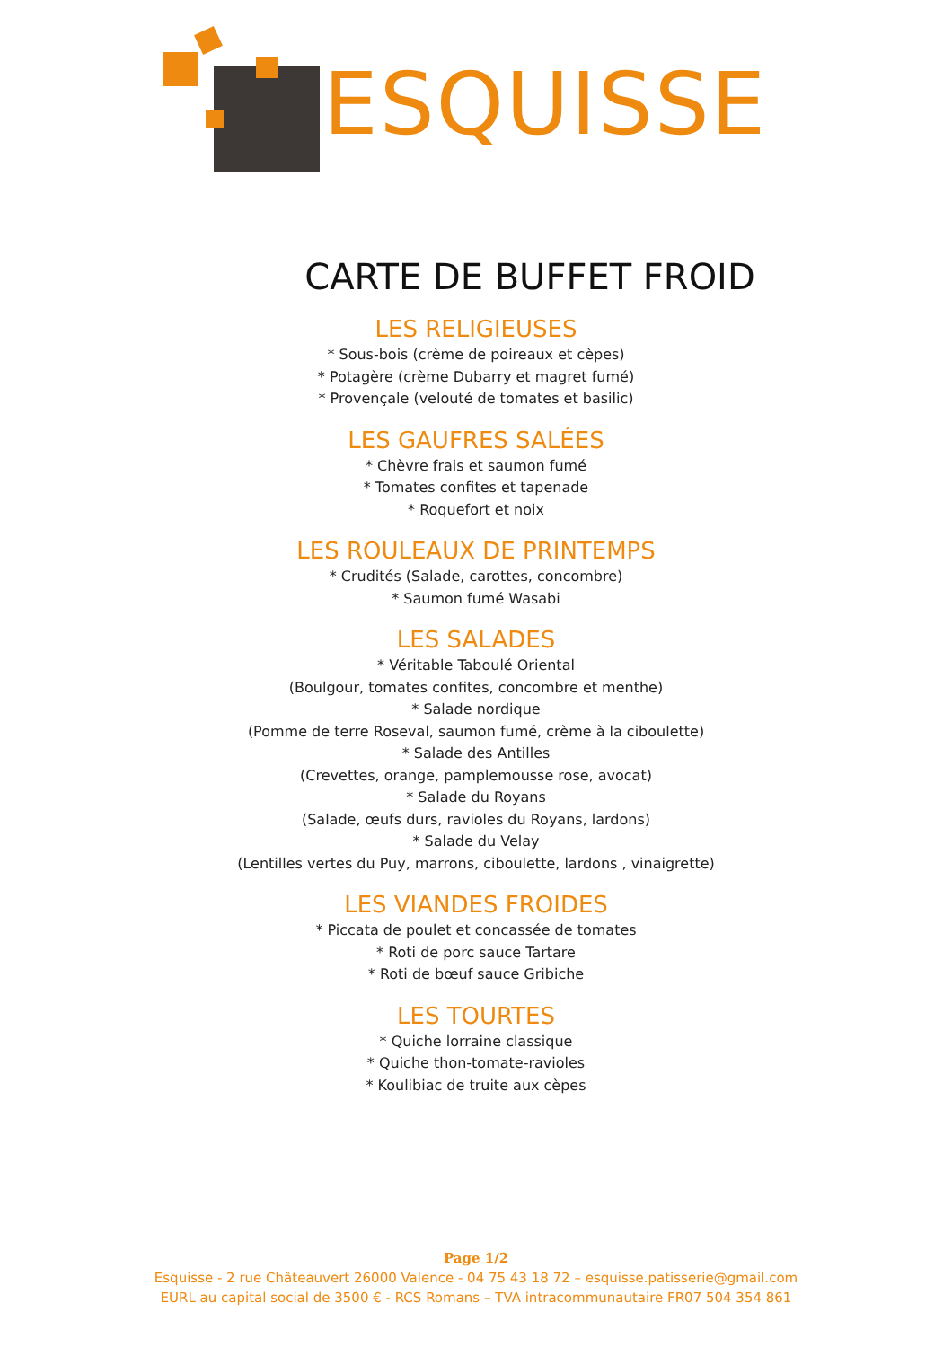ESQUISSE
CARTE DE BUFFET FROID
LES RELIGIEUSES
* Sous-bois (crème de poireaux et cèpes)
* Potagère (crème Dubarry et magret fumé)
* Provençale (velouté de tomates et basilic)
LES GAUFRES SALÉES
* Chèvre frais et saumon fumé
* Tomates confites et tapenade
* Roquefort et noix
LES ROULEAUX DE PRINTEMPS
* Crudités (Salade, carottes, concombre)
* Saumon fumé Wasabi
LES SALADES
* Véritable Taboulé Oriental
(Boulgour, tomates confites, concombre et menthe)
* Salade nordique
(Pomme de terre Roseval, saumon fumé, crème à la ciboulette)
* Salade des Antilles
(Crevettes, orange, pamplemousse rose, avocat)
* Salade du Royans
(Salade, œufs durs, ravioles du Royans, lardons)
* Salade du Velay
(Lentilles vertes du Puy, marrons, ciboulette, lardons , vinaigrette)
LES VIANDES FROIDES
* Piccata de poulet et concassée de tomates
* Roti de porc sauce Tartare
* Roti de bœuf sauce Gribiche
LES TOURTES
* Quiche lorraine classique
* Quiche thon-tomate-ravioles
* Koulibiac de truite aux cèpes
Page 1/2
Esquisse - 2 rue Châteauvert 26000 Valence - 04 75 43 18 72 – esquisse.patisserie@gmail.com
EURL au capital social de 3500 € - RCS Romans – TVA intracommunautaire FR07 504 354 861